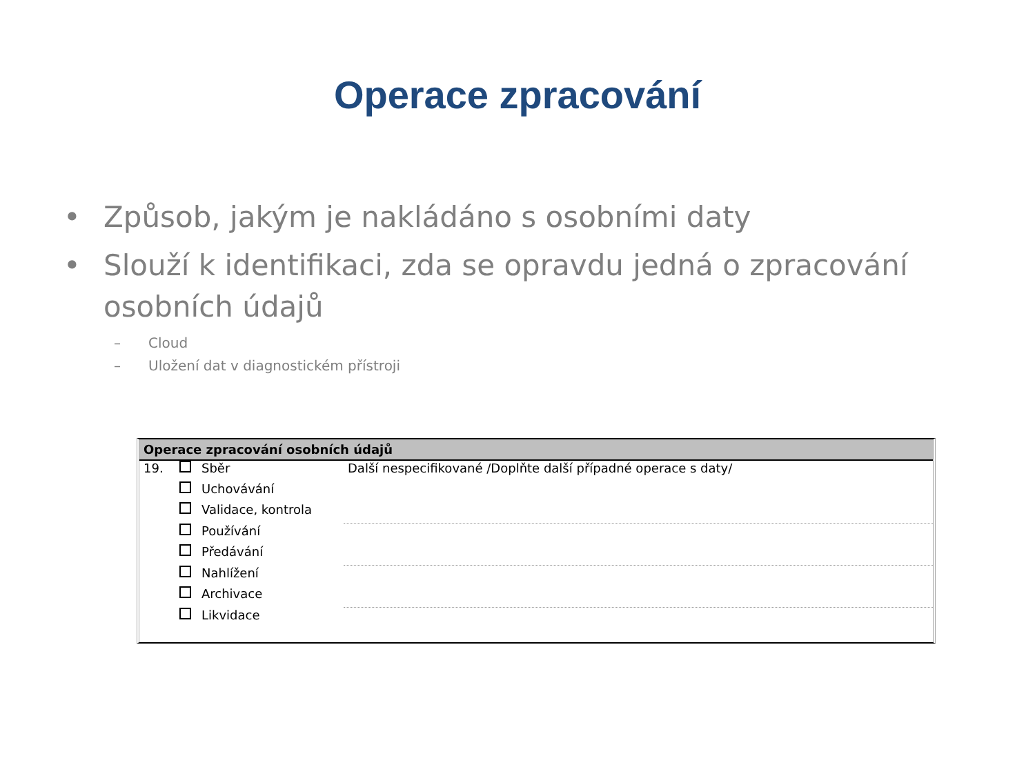Operace zpracování
• Způsob, jakým je nakládáno s osobními daty
• Slouží k identifikaci, zda se opravdu jedná o zpracování osobních údajů
– Cloud
– Uložení dat v diagnostickém přístroji
Operace zpracování osobních údajů
| 19. | | Sběr | Další nespecifikované /Doplňte další případné operace s daty/ |
| | | Uchovávání | |
| | | Validace, kontrola | |
| | | Používání | |
| | | Předávání | |
| | | Nahlížení | |
| | | Archivace | |
| | | Likvidace | |